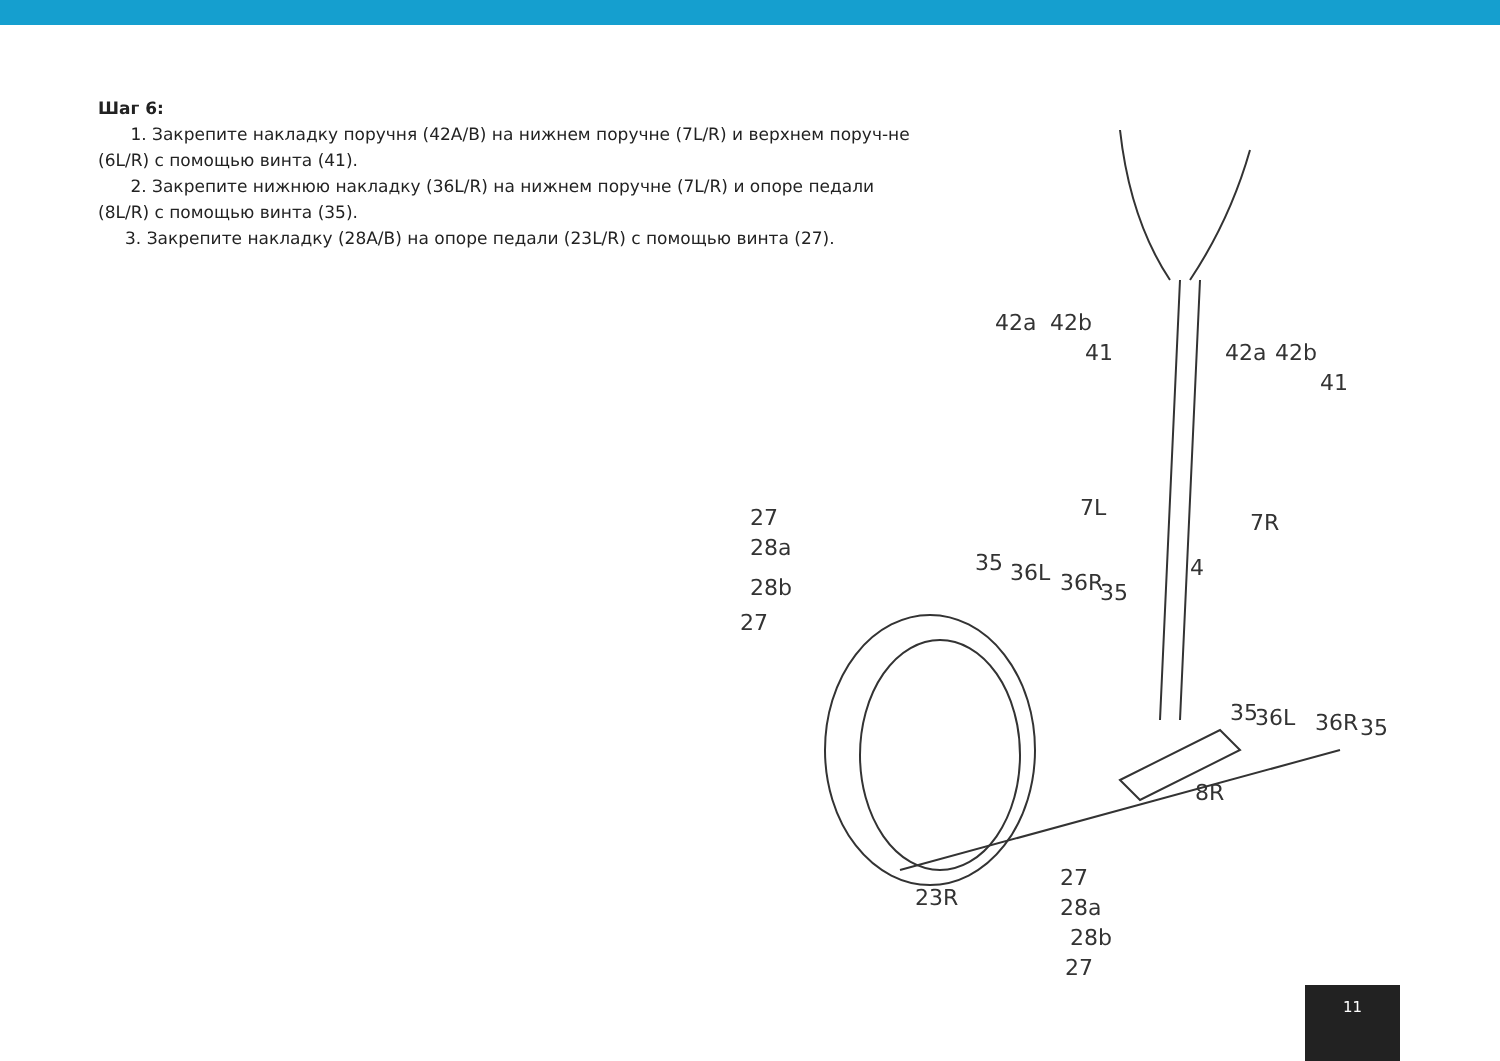Шаг 6:
1. Закрепите накладку поручня (42A/B) на нижнем поручне (7L/R) и верхнем поруч-не (6L/R) с помощью винта (41).
2. Закрепите нижнюю накладку (36L/R) на нижнем поручне (7L/R) и опоре педали (8L/R) с помощью винта (35).
3. Закрепите накладку (28A/B) на опоре педали (23L/R) с помощью винта (27).
42a 42b
41 42a 42b
41
7L
7R
4
27
28a
28b
27
35 36L 36R 35
35 36L 36R 35
8R
23R
27
28a
28b
27
11